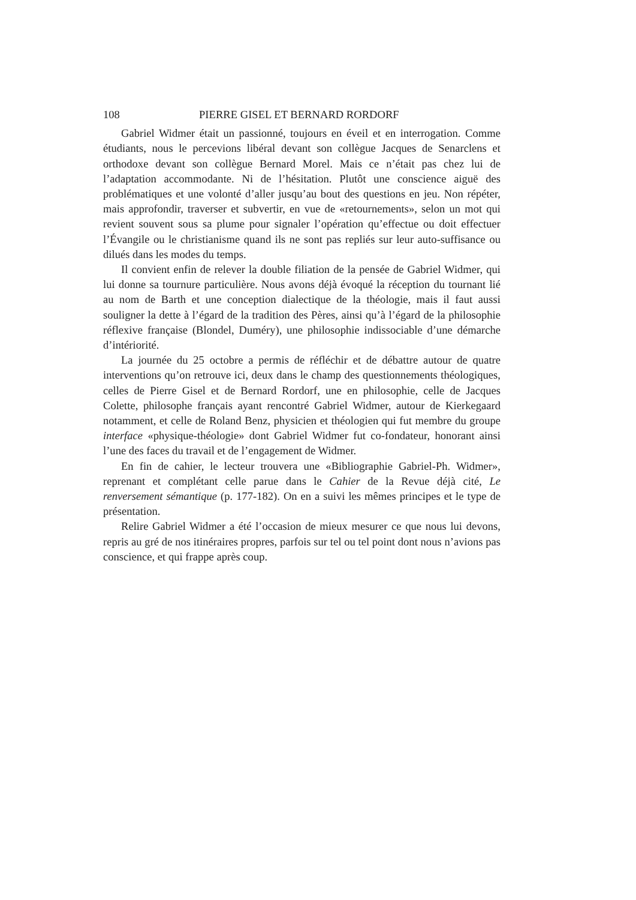108 PIERRE GISEL ET BERNARD RORDORF
Gabriel Widmer était un passionné, toujours en éveil et en interrogation. Comme étudiants, nous le percevions libéral devant son collègue Jacques de Senarclens et orthodoxe devant son collègue Bernard Morel. Mais ce n’était pas chez lui de l’adaptation accommodante. Ni de l’hésitation. Plutôt une conscience aiguë des problématiques et une volonté d’aller jusqu’au bout des questions en jeu. Non répéter, mais approfondir, traverser et subvertir, en vue de «retournements», selon un mot qui revient souvent sous sa plume pour signaler l’opération qu’effectue ou doit effectuer l’Évangile ou le christianisme quand ils ne sont pas repliés sur leur auto-suffisance ou dilués dans les modes du temps.
Il convient enfin de relever la double filiation de la pensée de Gabriel Widmer, qui lui donne sa tournure particulière. Nous avons déjà évoqué la réception du tournant lié au nom de Barth et une conception dialectique de la théologie, mais il faut aussi souligner la dette à l’égard de la tradition des Pères, ainsi qu’à l’égard de la philosophie réflexive française (Blondel, Duméry), une philosophie indissociable d’une démarche d’intériorité.
La journée du 25 octobre a permis de réfléchir et de débattre autour de quatre interventions qu’on retrouve ici, deux dans le champ des questionnements théologiques, celles de Pierre Gisel et de Bernard Rordorf, une en philosophie, celle de Jacques Colette, philosophe français ayant rencontré Gabriel Widmer, autour de Kierkegaard notamment, et celle de Roland Benz, physicien et théologien qui fut membre du groupe interface «physique-théologie» dont Gabriel Widmer fut co-fondateur, honorant ainsi l’une des faces du travail et de l’engagement de Widmer.
En fin de cahier, le lecteur trouvera une «Bibliographie Gabriel-Ph. Widmer», reprenant et complétant celle parue dans le Cahier de la Revue déjà cité, Le renversement sémantique (p. 177-182). On en a suivi les mêmes principes et le type de présentation.
Relire Gabriel Widmer a été l’occasion de mieux mesurer ce que nous lui devons, repris au gré de nos itinéraires propres, parfois sur tel ou tel point dont nous n’avions pas conscience, et qui frappe après coup.